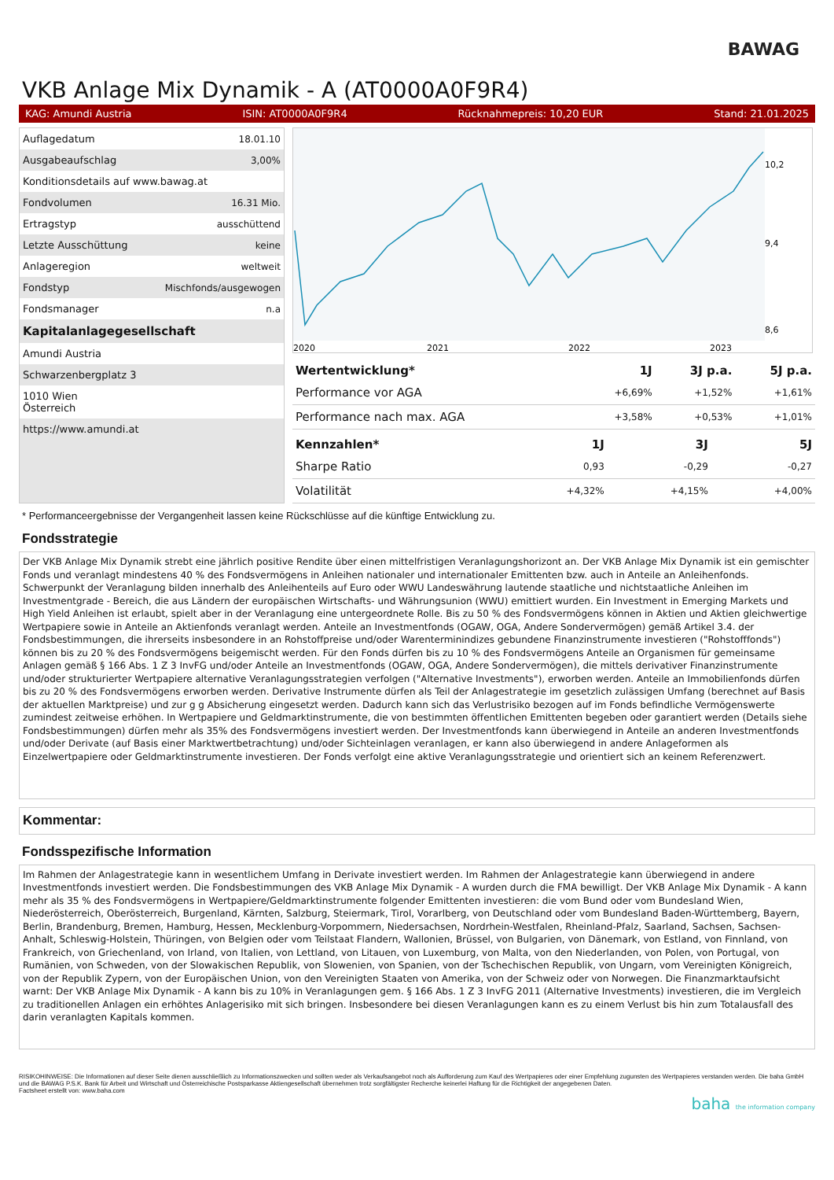BAWAG
VKB Anlage Mix Dynamik - A (AT0000A0F9R4)
KAG: Amundi Austria ISIN: AT0000A0F9R4 Rücknahmepreis: 10,20 EUR Stand: 21.01.2025
| Auflagedatum | 18.01.10 |
| Ausgabeaufschlag | 3,00% |
| Konditionsdetails auf www.bawag.at | |
| Fondvolumen | 16.31 Mio. |
| Ertragstyp | ausschüttend |
| Letzte Ausschüttung | keine |
| Anlageregion | weltweit |
| Fondstyp | Mischfonds/ausgewogen |
| Fondsmanager | n.a |
| Kapitalanlagegesellschaft | |
| Amundi Austria | |
| Schwarzenbergplatz 3 | |
| 1010 Wien Österreich | |
| https://www.amundi.at | |
10,2
9,4
8,6
2020
2021
2022
2023
| Wertentwicklung* | 1J | 3J p.a. | 5J p.a. |
| --- | --- | --- | --- |
| Performance vor AGA | +6,69% | +1,52% | +1,61% |
| Performance nach max. AGA | +3,58% | +0,53% | +1,01% |
| Kennzahlen* | 1J | 3J | 5J |
| --- | --- | --- | --- |
| Sharpe Ratio | 0,93 | -0,29 | -0,27 |
| Volatilität | +4,32% | +4,15% | +4,00% |
* Performanceergebnisse der Vergangenheit lassen keine Rückschlüsse auf die künftige Entwicklung zu.
Fondsstrategie
Der VKB Anlage Mix Dynamik strebt eine jährlich positive Rendite über einen mittelfristigen Veranlagungshorizont an. Der VKB Anlage Mix Dynamik ist ein gemischter Fonds und veranlagt mindestens 40 % des Fondsvermögens in Anleihen nationaler und internationaler Emittenten bzw. auch in Anteile an Anleihenfonds. Schwerpunkt der Veranlagung bilden innerhalb des Anleihenteils auf Euro oder WWU Landeswährung lautende staatliche und nichtstaatliche Anleihen im Investmentgrade - Bereich, die aus Ländern der europäischen Wirtschafts- und Währungsunion (WWU) emittiert wurden. Ein Investment in Emerging Markets und High Yield Anleihen ist erlaubt, spielt aber in der Veranlagung eine untergeordnete Rolle. Bis zu 50 % des Fondsvermögens können in Aktien und Aktien gleichwertige Wertpapiere sowie in Anteile an Aktienfonds veranlagt werden. Anteile an Investmentfonds (OGAW, OGA, Andere Sondervermögen) gemäß Artikel 3.4. der Fondsbestimmungen, die ihrerseits insbesondere in an Rohstoffpreise und/oder Warenterminindizes gebundene Finanzinstrumente investieren ("Rohstofffonds") können bis zu 20 % des Fondsvermögens beigemischt werden. Für den Fonds dürfen bis zu 10 % des Fondsvermögens Anteile an Organismen für gemeinsame Anlagen gemäß § 166 Abs. 1 Z 3 InvFG und/oder Anteile an Investmentfonds (OGAW, OGA, Andere Sondervermögen), die mittels derivativer Finanzinstrumente und/oder strukturierter Wertpapiere alternative Veranlagungsstrategien verfolgen ("Alternative Investments"), erworben werden. Anteile an Immobilienfonds dürfen bis zu 20 % des Fondsvermögens erworben werden. Derivative Instrumente dürfen als Teil der Anlagestrategie im gesetzlich zulässigen Umfang (berechnet auf Basis der aktuellen Marktpreise) und zur g g Absicherung eingesetzt werden. Dadurch kann sich das Verlustrisiko bezogen auf im Fonds befindliche Vermögenswerte zumindest zeitweise erhöhen. In Wertpapiere und Geldmarktinstrumente, die von bestimmten öffentlichen Emittenten begeben oder garantiert werden (Details siehe Fondsbestimmungen) dürfen mehr als 35% des Fondsvermögens investiert werden. Der Investmentfonds kann überwiegend in Anteile an anderen Investmentfonds und/oder Derivate (auf Basis einer Marktwertbetrachtung) und/oder Sichteinlagen veranlagen, er kann also überwiegend in andere Anlageformen als Einzelwertpapiere oder Geldmarktinstrumente investieren. Der Fonds verfolgt eine aktive Veranlagungsstrategie und orientiert sich an keinem Referenzwert.
Kommentar:
Fondsspezifische Information
Im Rahmen der Anlagestrategie kann in wesentlichem Umfang in Derivate investiert werden. Im Rahmen der Anlagestrategie kann überwiegend in andere Investmentfonds investiert werden. Die Fondsbestimmungen des VKB Anlage Mix Dynamik - A wurden durch die FMA bewilligt. Der VKB Anlage Mix Dynamik - A kann mehr als 35 % des Fondsvermögens in Wertpapiere/Geldmarktinstrumente folgender Emittenten investieren: die vom Bund oder vom Bundesland Wien, Niederösterreich, Oberösterreich, Burgenland, Kärnten, Salzburg, Steiermark, Tirol, Vorarlberg, von Deutschland oder vom Bundesland Baden-Württemberg, Bayern, Berlin, Brandenburg, Bremen, Hamburg, Hessen, Mecklenburg-Vorpommern, Niedersachsen, Nordrhein-Westfalen, Rheinland-Pfalz, Saarland, Sachsen, Sachsen-Anhalt, Schleswig-Holstein, Thüringen, von Belgien oder vom Teilstaat Flandern, Wallonien, Brüssel, von Bulgarien, von Dänemark, von Estland, von Finnland, von Frankreich, von Griechenland, von Irland, von Italien, von Lettland, von Litauen, von Luxemburg, von Malta, von den Niederlanden, von Polen, von Portugal, von Rumänien, von Schweden, von der Slowakischen Republik, von Slowenien, von Spanien, von der Tschechischen Republik, von Ungarn, vom Vereinigten Königreich, von der Republik Zypern, von der Europäischen Union, von den Vereinigten Staaten von Amerika, von der Schweiz oder von Norwegen. Die Finanzmarktaufsicht warnt: Der VKB Anlage Mix Dynamik - A kann bis zu 10% in Veranlagungen gem. § 166 Abs. 1 Z 3 InvFG 2011 (Alternative Investments) investieren, die im Vergleich zu traditionellen Anlagen ein erhöhtes Anlagerisiko mit sich bringen. Insbesondere bei diesen Veranlagungen kann es zu einem Verlust bis hin zum Totalausfall des darin veranlagten Kapitals kommen.
RISIKOHINWEISE: Die Informationen auf dieser Seite dienen ausschließlich zu Informationszwecken und sollten weder als Verkaufsangebot noch als Aufforderung zum Kauf des Wertpapieres oder einer Empfehlung zugunsten des Wertpapieres verstanden werden. Die baha GmbH und die BAWAG P.S.K. Bank für Arbeit und Wirtschaft und Österreichische Postsparkasse Aktiengesellschaft übernehmen trotz sorgfältigster Recherche keinerlei Haftung für die Richtigkeit der angegebenen Daten.
Factsheet erstellt von: www.baha.com
baha the information company